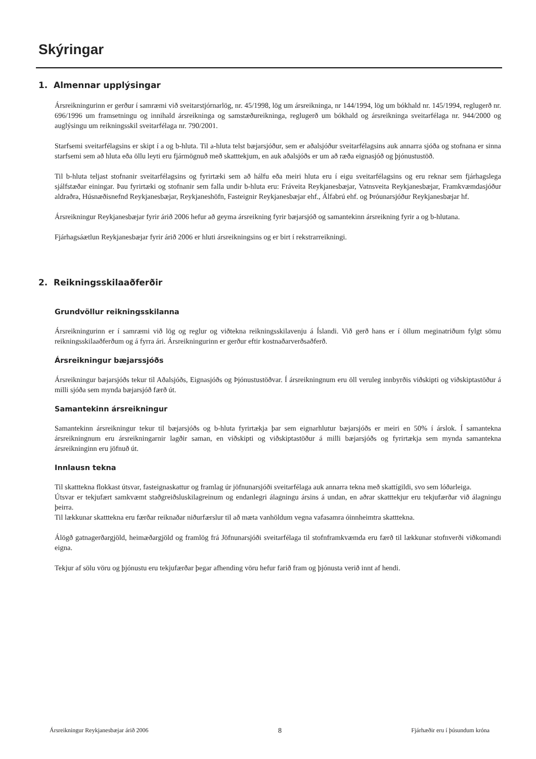Skýringar
1. Almennar upplýsingar
Ársreikningurinn er gerður í samræmi við sveitarstjórnarlög, nr. 45/1998, lög um ársreikninga, nr 144/1994, lög um bókhald nr. 145/1994, reglugerð nr. 696/1996 um framsetningu og innihald ársreikninga og samstæðureikninga, reglugerð um bókhald og ársreikninga sveitarfélaga nr. 944/2000 og auglýsingu um reikningsskil sveitarfélaga nr. 790/2001.
Starfsemi sveitarfélagsins er skipt í a og b-hluta. Til a-hluta telst bæjarsjóður, sem er aðalsjóður sveitarfélagsins auk annarra sjóða og stofnana er sinna starfsemi sem að hluta eða öllu leyti eru fjármögnuð með skatttekjum, en auk aðalsjóðs er um að ræða eignasjóð og þjónustustöð.
Til b-hluta teljast stofnanir sveitarfélagsins og fyrirtæki sem að hálfu eða meiri hluta eru í eigu sveitarfélagsins og eru reknar sem fjárhagslega sjálfstæðar einingar. Þau fyrirtæki og stofnanir sem falla undir b-hluta eru: Fráveita Reykjanesbæjar, Vatnsveita Reykjanesbæjar, Framkvæmdasjóður aldraðra, Húsnæðisnefnd Reykjanesbæjar, Reykjaneshöfn, Fasteignir Reykjanesbæjar ehf., Álfabrú ehf. og Þróunarsjóður Reykjanesbæjar hf.
Ársreikningur Reykjanesbæjar fyrir árið 2006 hefur að geyma ársreikning fyrir bæjarsjóð og samantekinn ársreikning fyrir a og b-hlutana.
Fjárhagsáætlun Reykjanesbæjar fyrir árið 2006 er hluti ársreikningsins og er birt í rekstrarreikningi.
2. Reikningsskilaaðferðir
Grundvöllur reikningsskilanna
Ársreikningurinn er í samræmi við lög og reglur og viðtekna reikningsskilavenju á Íslandi. Við gerð hans er í öllum meginatriðum fylgt sömu reikningsskilaaðferðum og á fyrra ári. Ársreikningurinn er gerður eftir kostnaðarverðsaðferð.
Ársreikningur bæjarssjóðs
Ársreikningur bæjarsjóðs tekur til Aðalsjóðs, Eignasjóðs og Þjónustustöðvar. Í ársreikningnum eru öll veruleg innbyrðis viðskipti og viðskiptastöður á milli sjóða sem mynda bæjarsjóð færð út.
Samantekinn ársreikningur
Samantekinn ársreikningur tekur til bæjarsjóðs og b-hluta fyrirtækja þar sem eignarhlutur bæjarsjóðs er meiri en 50% í árslok. Í samantekna ársreikningnum eru ársreikningarnir lagðir saman, en viðskipti og viðskiptastöður á milli bæjarsjóðs og fyrirtækja sem mynda samantekna ársreikninginn eru jöfnuð út.
Innlausn tekna
Til skatttekna flokkast útsvar, fasteignaskattur og framlag úr jöfnunarsjóði sveitarfélaga auk annarra tekna með skattígildi, svo sem lóðarleiga.
Útsvar er tekjufært samkvæmt staðgreiðsluskilagreinum og endanlegri álagningu ársins á undan, en aðrar skatttekjur eru tekjufærðar við álagningu þeirra.
Til lækkunar skatttekna eru færðar reiknaðar niðurfærslur til að mæta vanhöldum vegna vafasamra óinnheimtra skatttekna.
Álögð gatnagerðargjöld, heimæðargjöld og framlög frá Jöfnunarsjóði sveitarfélaga til stofnframkvæmda eru færð til lækkunar stofnverði viðkomandi eigna.
Tekjur af sölu vöru og þjónustu eru tekjufærðar þegar afhending vöru hefur farið fram og þjónusta verið innt af hendi.
Ársreikningur Reykjanesbæjar árið 2006 8 Fjárhæðir eru í þúsundum króna